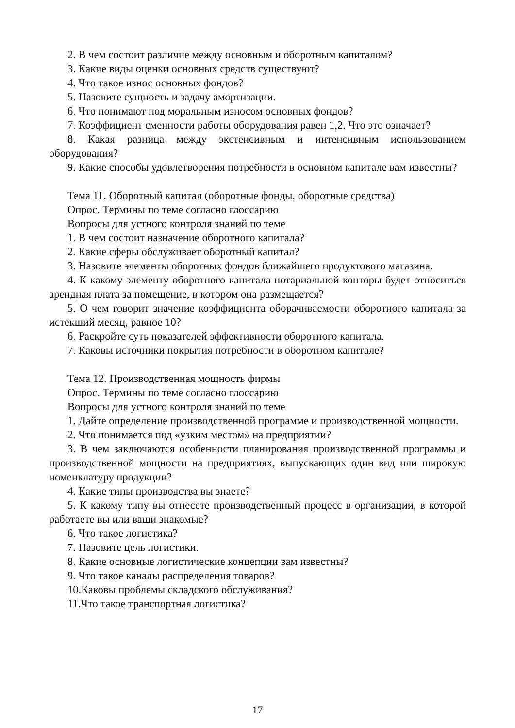2. В чем состоит различие между основным и оборотным капиталом?
3. Какие виды оценки основных средств существуют?
4. Что такое износ основных фондов?
5. Назовите сущность и задачу амортизации.
6. Что понимают под моральным износом основных фондов?
7. Коэффициент сменности работы оборудования равен 1,2. Что это означает?
8. Какая разница между экстенсивным и интенсивным использованием оборудования?
9. Какие способы удовлетворения потребности в основном капитале вам известны?
Тема 11. Оборотный капитал (оборотные фонды, оборотные средства)
Опрос. Термины по теме согласно глоссарию
Вопросы для устного контроля знаний по теме
1. В чем состоит назначение оборотного капитала?
2. Какие сферы обслуживает оборотный капитал?
3. Назовите элементы оборотных фондов ближайшего продуктового магазина.
4. К какому элементу оборотного капитала нотариальной конторы будет относиться арендная плата за помещение, в котором она размещается?
5. О чем говорит значение коэффициента оборачиваемости оборотного капитала за истекший месяц, равное 10?
6. Раскройте суть показателей эффективности оборотного капитала.
7. Каковы источники покрытия потребности в оборотном капитале?
Тема 12. Производственная мощность фирмы
Опрос. Термины по теме согласно глоссарию
Вопросы для устного контроля знаний по теме
1. Дайте определение производственной программе и производственной мощности.
2. Что понимается под «узким местом» на предприятии?
3. В чем заключаются особенности планирования производственной программы и производственной мощности на предприятиях, выпускающих один вид или широкую номенклатуру продукции?
4. Какие типы производства вы знаете?
5. К какому типу вы отнесете производственный процесс в организации, в которой работаете вы или ваши знакомые?
6. Что такое логистика?
7. Назовите цель логистики.
8. Какие основные логистические концепции вам известны?
9. Что такое каналы распределения товаров?
10.Каковы проблемы складского обслуживания?
11.Что такое транспортная логистика?
17